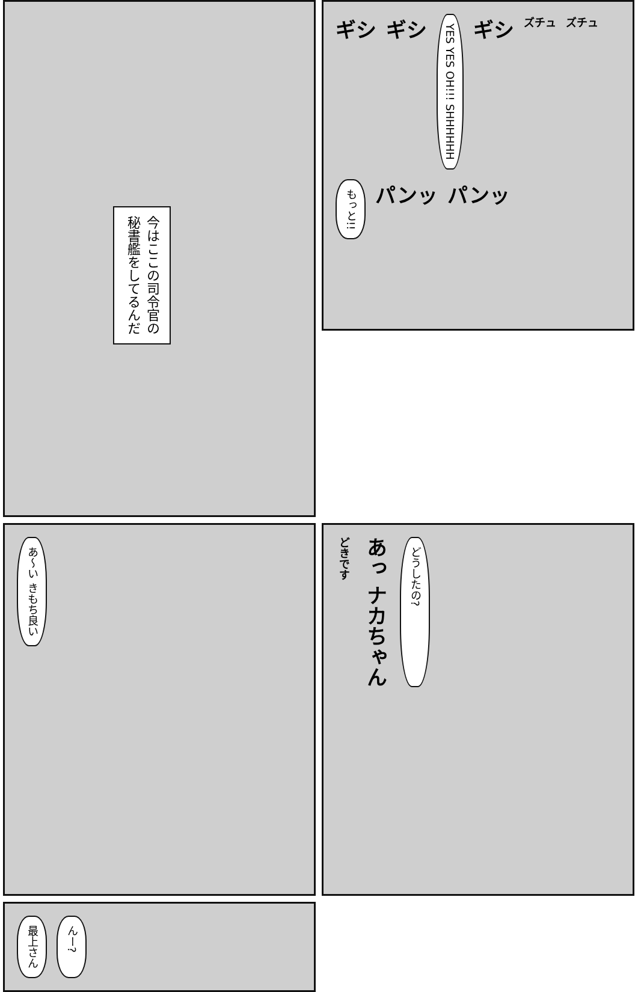ギシ ギシ YES YES OH!!! SHHHHHH ギシ ズチュ ズチュ もっと!! パンッ パンッ
今はここの司令官の
秘書艦をしてるんだ
あ〜い きもち良い
どきです あっ ナカちゃん どうしたの?
最上さん んー?